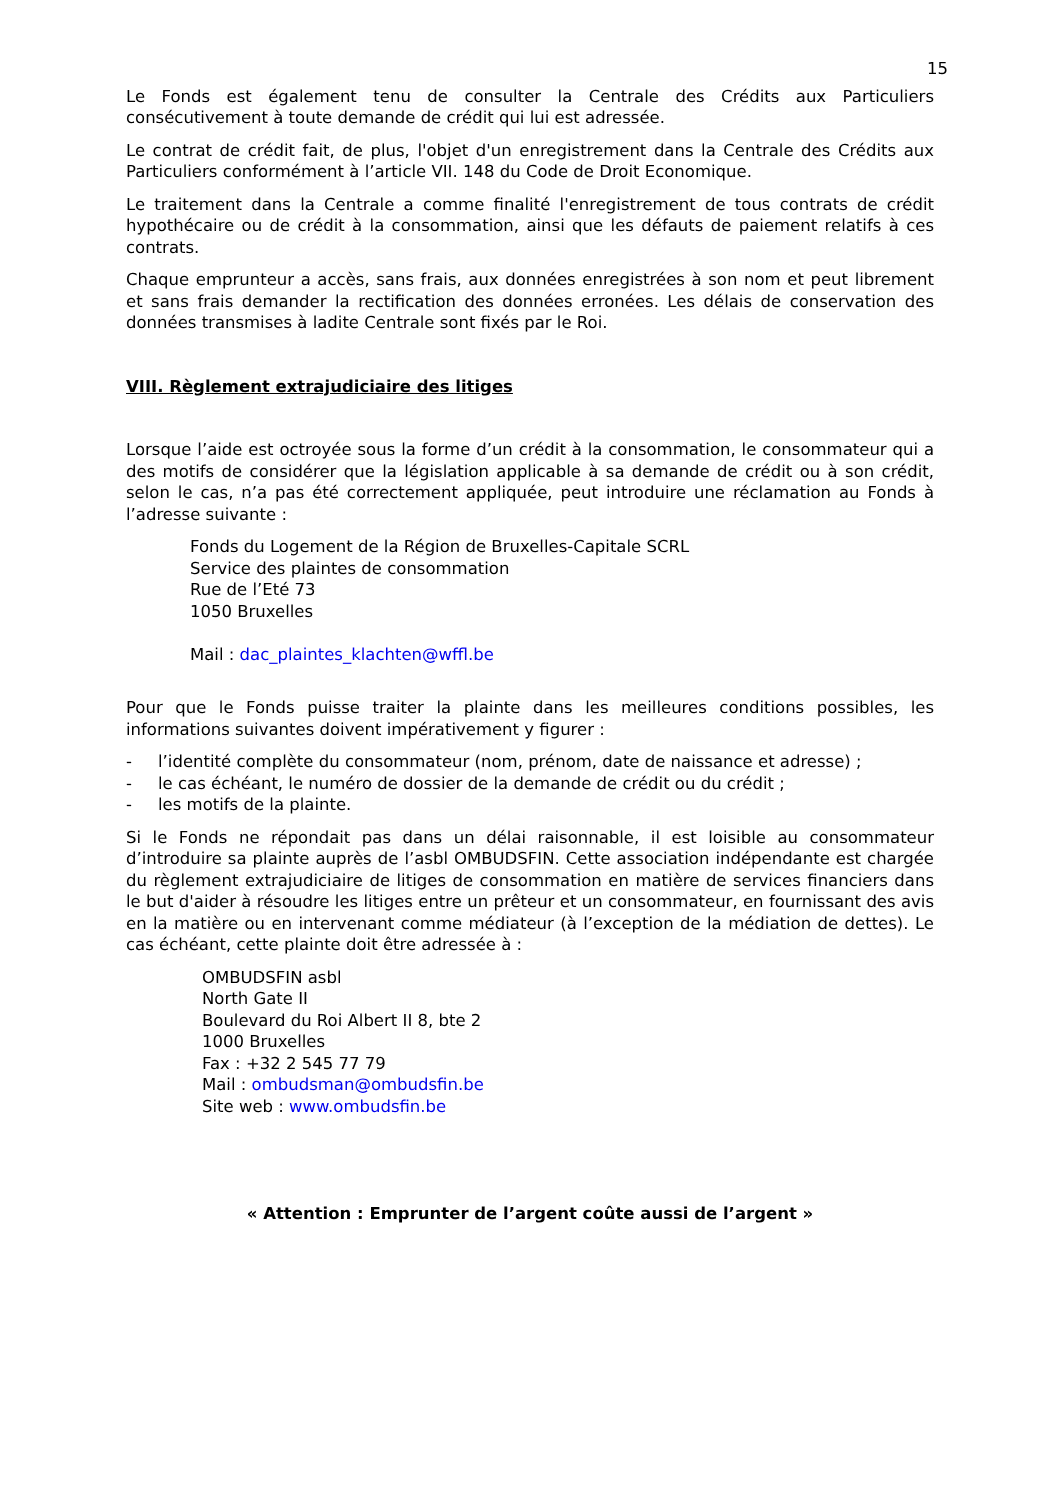15
Le Fonds est également tenu de consulter la Centrale des Crédits aux Particuliers consécutivement à toute demande de crédit qui lui est adressée.
Le contrat de crédit fait, de plus, l'objet d'un enregistrement dans la Centrale des Crédits aux Particuliers conformément à l’article VII. 148 du Code de Droit Economique.
Le traitement dans la Centrale a comme finalité l'enregistrement de tous contrats de crédit hypothécaire ou de crédit à la consommation, ainsi que les défauts de paiement relatifs à ces contrats.
Chaque emprunteur a accès, sans frais, aux données enregistrées à son nom et peut librement et sans frais demander la rectification des données erronées. Les délais de conservation des données transmises à ladite Centrale sont fixés par le Roi.
VIII. Règlement extrajudiciaire des litiges
Lorsque l’aide est octroyée sous la forme d’un crédit à la consommation, le consommateur qui a des motifs de considérer que la législation applicable à sa demande de crédit ou à son crédit, selon le cas, n’a pas été correctement appliquée, peut introduire une réclamation au Fonds à l’adresse suivante :
Fonds du Logement de la Région de Bruxelles-Capitale SCRL
Service des plaintes de consommation
Rue de l’Eté 73
1050 Bruxelles
Mail : dac_plaintes_klachten@wffl.be
Pour que le Fonds puisse traiter la plainte dans les meilleures conditions possibles, les informations suivantes doivent impérativement y figurer :
- l’identité complète du consommateur (nom, prénom, date de naissance et adresse) ;
- le cas échéant, le numéro de dossier de la demande de crédit ou du crédit ;
- les motifs de la plainte.
Si le Fonds ne répondait pas dans un délai raisonnable, il est loisible au consommateur d’introduire sa plainte auprès de l’asbl OMBUDSFIN. Cette association indépendante est chargée du règlement extrajudiciaire de litiges de consommation en matière de services financiers dans le but d'aider à résoudre les litiges entre un prêteur et un consommateur, en fournissant des avis en la matière ou en intervenant comme médiateur (à l’exception de la médiation de dettes). Le cas échéant, cette plainte doit être adressée à :
OMBUDSFIN asbl
North Gate II
Boulevard du Roi Albert II 8, bte 2
1000 Bruxelles
Fax : +32 2 545 77 79
Mail : ombudsman@ombudsfin.be
Site web : www.ombudsfin.be
« Attention : Emprunter de l’argent coûte aussi de l’argent »